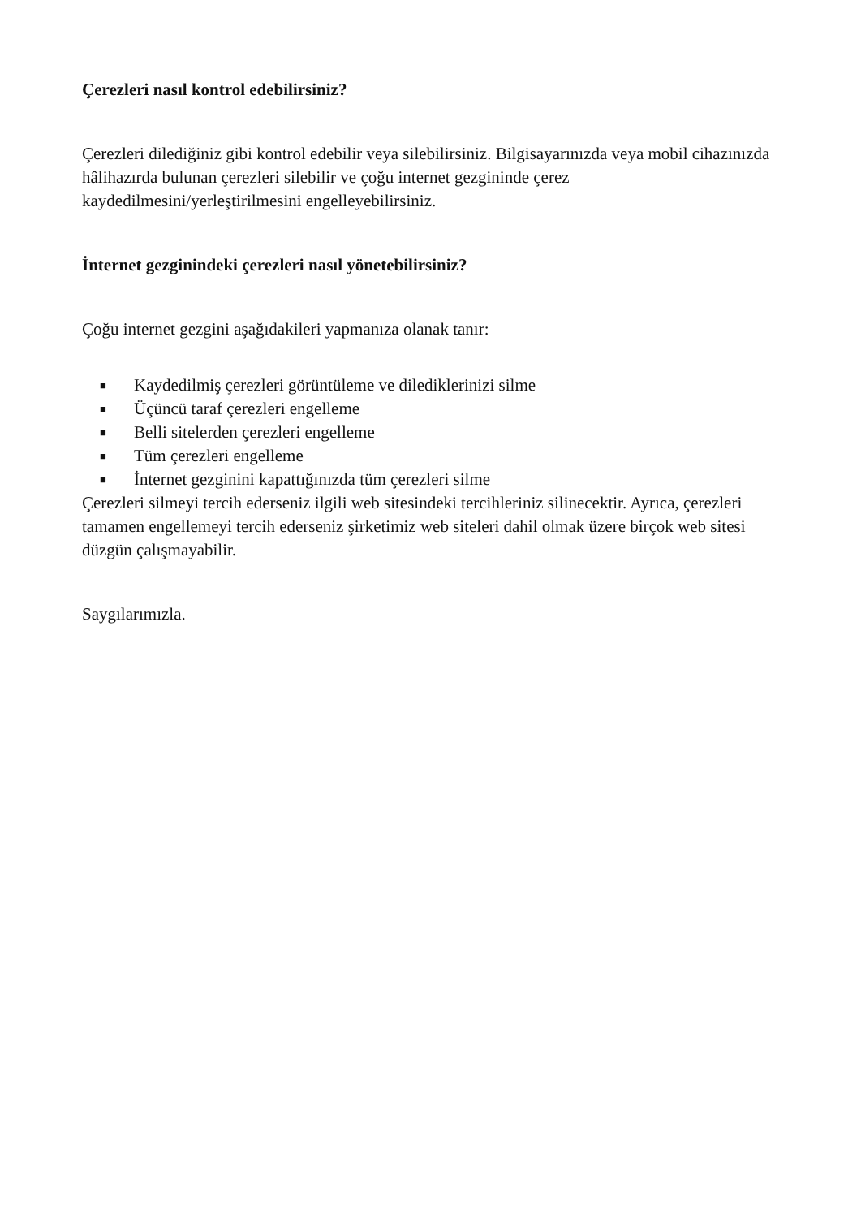Çerezleri nasıl kontrol edebilirsiniz?
Çerezleri dilediğiniz gibi kontrol edebilir veya silebilirsiniz. Bilgisayarınızda veya mobil cihazınızda hâlihazırda bulunan çerezleri silebilir ve çoğu internet gezgininde çerez kaydedilmesini/yerleştirilmesini engelleyebilirsiniz.
İnternet gezginindeki çerezleri nasıl yönetebilirsiniz?
Çoğu internet gezgini aşağıdakileri yapmanıza olanak tanır:
■ Kaydedilmiş çerezleri görüntüleme ve dilediklerinizi silme
■ Üçüncü taraf çerezleri engelleme
■ Belli sitelerden çerezleri engelleme
■ Tüm çerezleri engelleme
■ İnternet gezginini kapattığınızda tüm çerezleri silme
Çerezleri silmeyi tercih ederseniz ilgili web sitesindeki tercihleriniz silinecektir. Ayrıca, çerezleri tamamen engellemeyi tercih ederseniz şirketimiz web siteleri dahil olmak üzere birçok web sitesi düzgün çalışmayabilir.
Saygılarımızla.